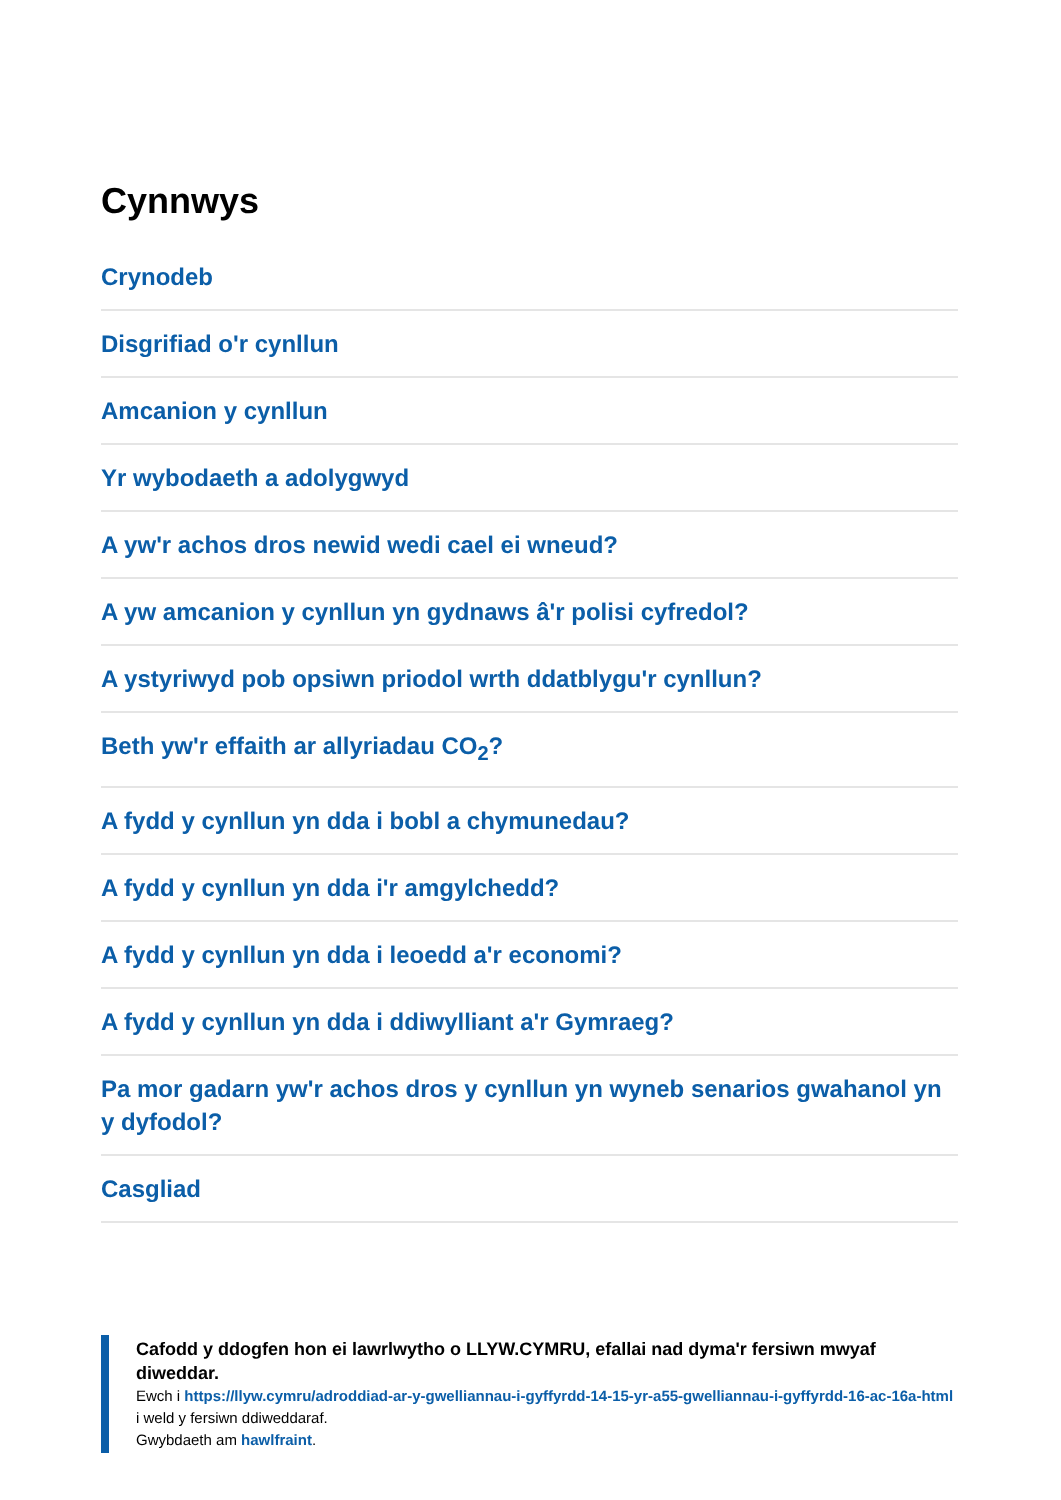Cynnwys
Crynodeb
Disgrifiad o'r cynllun
Amcanion y cynllun
Yr wybodaeth a adolygwyd
A yw'r achos dros newid wedi cael ei wneud?
A yw amcanion y cynllun yn gydnaws â'r polisi cyfredol?
A ystyriwyd pob opsiwn priodol wrth ddatblygu'r cynllun?
Beth yw'r effaith ar allyriadau CO<sub>2</sub>?
A fydd y cynllun yn dda i bobl a chymunedau?
A fydd y cynllun yn dda i'r amgylchedd?
A fydd y cynllun yn dda i leoedd a'r economi?
A fydd y cynllun yn dda i ddiwylliant a'r Gymraeg?
Pa mor gadarn yw'r achos dros y cynllun yn wyneb senarios gwahanol yn y dyfodol?
Casgliad
Cafodd y ddogfen hon ei lawrlwytho o LLYW.CYMRU, efallai nad dyma'r fersiwn mwyaf diweddar.
Ewch i https://llyw.cymru/adroddiad-ar-y-gwelliannau-i-gyffyrdd-14-15-yr-a55-gwelliannau-i-gyffyrdd-16-ac-16a-html i weld y fersiwn ddiweddaraf.
Gwybdaeth am hawlfraint.